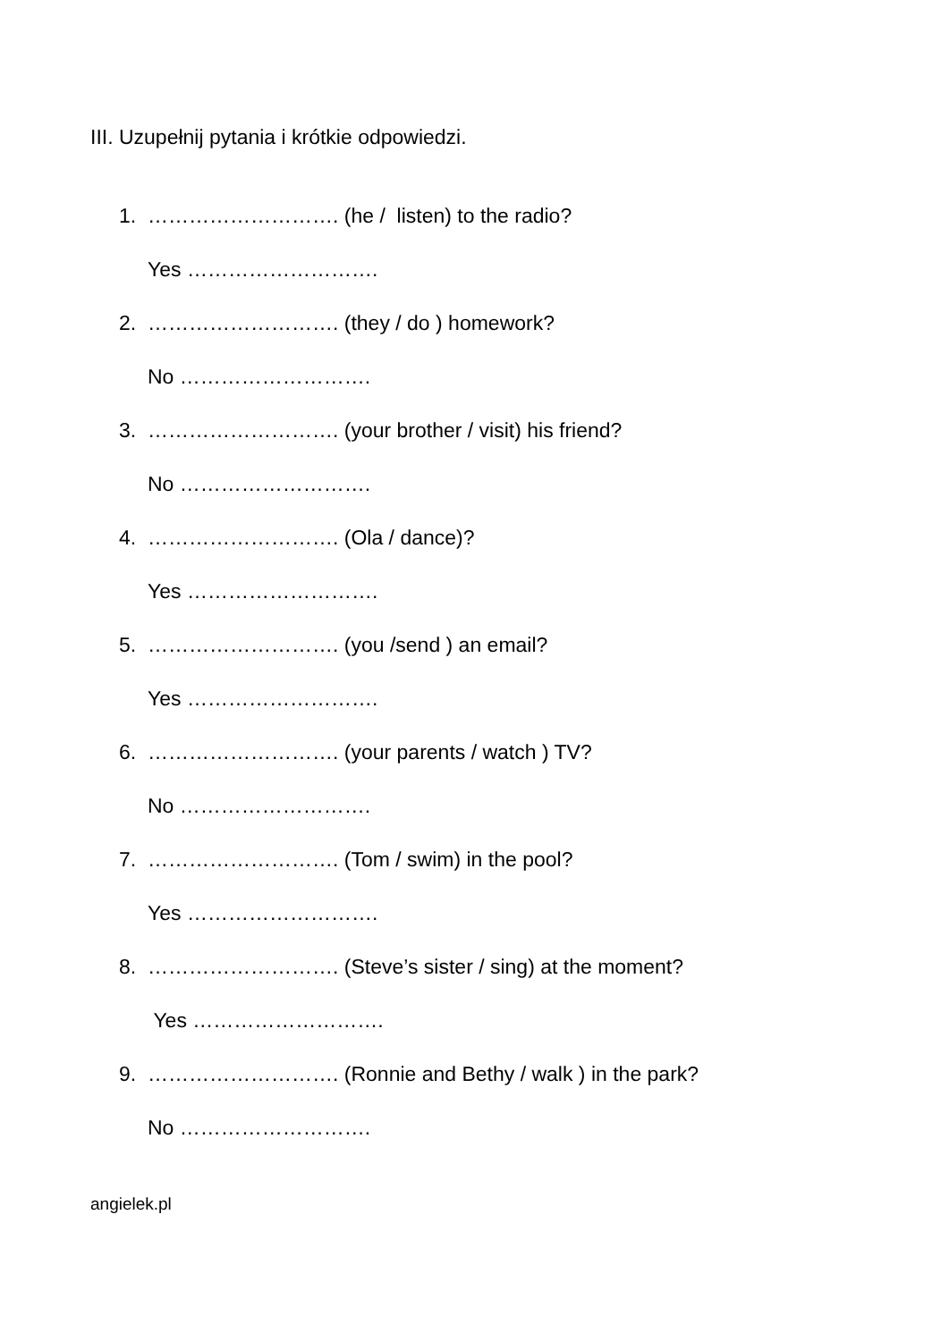III. Uzupełnij pytania i krótkie odpowiedzi.
1. ………………………. (he / listen) to the radio?
Yes ……………………….
2. ………………………. (they / do ) homework?
No ……………………….
3. ………………………. (your brother / visit) his friend?
No ……………………….
4. ………………………. (Ola / dance)?
Yes ……………………….
5. ………………………. (you /send ) an email?
Yes ……………………….
6. ………………………. (your parents / watch ) TV?
No ……………………….
7. ………………………. (Tom / swim) in the pool?
Yes ……………………….
8. ………………………. (Steve’s sister / sing) at the moment?
Yes ……………………….
9. ………………………. (Ronnie and Bethy / walk ) in the park?
No ……………………….
angielek.pl